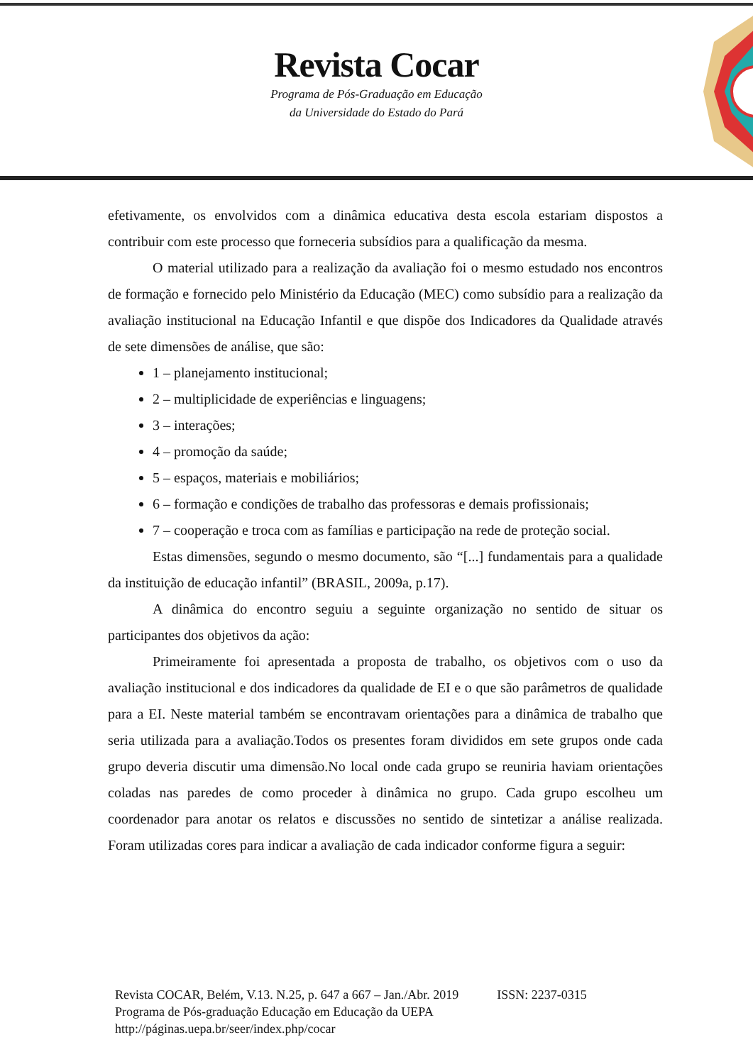Revista Cocar
Programa de Pós-Graduação em Educação
da Universidade do Estado do Pará
efetivamente, os envolvidos com a dinâmica educativa desta escola estariam dispostos a contribuir com este processo que forneceria subsídios para a qualificação da mesma.
O material utilizado para a realização da avaliação foi o mesmo estudado nos encontros de formação e fornecido pelo Ministério da Educação (MEC) como subsídio para a realização da avaliação institucional na Educação Infantil e que dispõe dos Indicadores da Qualidade através de sete dimensões de análise, que são:
1 – planejamento institucional;
2 – multiplicidade de experiências e linguagens;
3 – interações;
4 – promoção da saúde;
5 – espaços, materiais e mobiliários;
6 – formação e condições de trabalho das professoras e demais profissionais;
7 – cooperação e troca com as famílias e participação na rede de proteção social.
Estas dimensões, segundo o mesmo documento, são “[...] fundamentais para a qualidade da instituição de educação infantil” (BRASIL, 2009a, p.17).
A dinâmica do encontro seguiu a seguinte organização no sentido de situar os participantes dos objetivos da ação:
Primeiramente foi apresentada a proposta de trabalho, os objetivos com o uso da avaliação institucional e dos indicadores da qualidade de EI e o que são parâmetros de qualidade para a EI. Neste material também se encontravam orientações para a dinâmica de trabalho que seria utilizada para a avaliação.Todos os presentes foram divididos em sete grupos onde cada grupo deveria discutir uma dimensão.No local onde cada grupo se reuniria haviam orientações coladas nas paredes de como proceder à dinâmica no grupo. Cada grupo escolheu um coordenador para anotar os relatos e discussões no sentido de sintetizar a análise realizada. Foram utilizadas cores para indicar a avaliação de cada indicador conforme figura a seguir:
Revista COCAR, Belém, V.13. N.25, p. 647 a 667 – Jan./Abr. 2019 ISSN: 2237-0315
Programa de Pós-graduação Educação em Educação da UEPA
http://páginas.uepa.br/seer/index.php/cocar